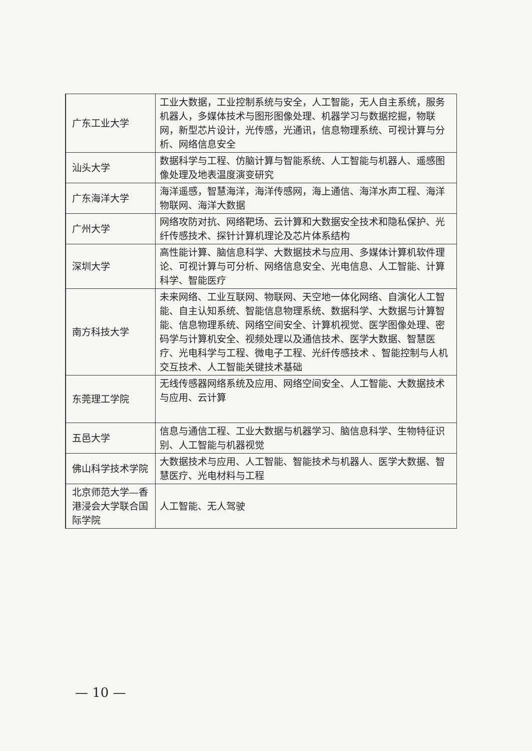| | 广东工业大学 | 工业大数据，工业控制系统与安全，人工智能，无人自主系统，服务机器人，多媒体技术与图形图像处理、机器学习与数据挖掘，物联网，新型芯片设计，光传感，光通讯，信息物理系统、可视计算与分析、网络信息安全 |
| | 汕头大学 | 数据科学与工程、仿脑计算与智能系统、人工智能与机器人、遥感图像处理及地表温度演变研究 |
| | 广东海洋大学 | 海洋遥感，智慧海洋，海洋传感网，海上通信、海洋水声工程、海洋物联网、海洋大数据 |
| | 广州大学 | 网络攻防对抗、网络靶场、云计算和大数据安全技术和隐私保护、光纤传感技术、探针计算机理论及芯片体系结构 |
| | 深圳大学 | 高性能计算、脑信息科学、大数据技术与应用、多媒体计算机软件理论、可视计算与可分析、网络信息安全、光电信息、人工智能、计算科学、智能医疗 |
| | 南方科技大学 | 未来网络、工业互联网、物联网、天空地一体化网络、自演化人工智能、自主认知系统、智能信息物理系统、数据科学、大数据与计算智能、信息物理系统、网络空间安全、计算机视觉、医学图像处理、密码学与计算机安全、视频处理以及通信技术、医学大数据、智慧医疗、光电科学与工程、微电子工程、光纤传感技术 、智能控制与人机交互技术、人工智能关键技术基础 |
| | 东莞理工学院 | 无线传感器网络系统及应用、网络空间安全、人工智能、大数据技术与应用、云计算 |
| | 五邑大学 | 信息与通信工程、工业大数据与机器学习、脑信息科学、生物特征识别、人工智能与机器视觉 |
| | 佛山科学技术学院 | 大数据技术与应用、人工智能、智能技术与机器人、医学大数据、智慧医疗、光电材料与工程 |
| | 北京师范大学—香港浸会大学联合国际学院 | 人工智能、无人驾驶 |
— 10 —